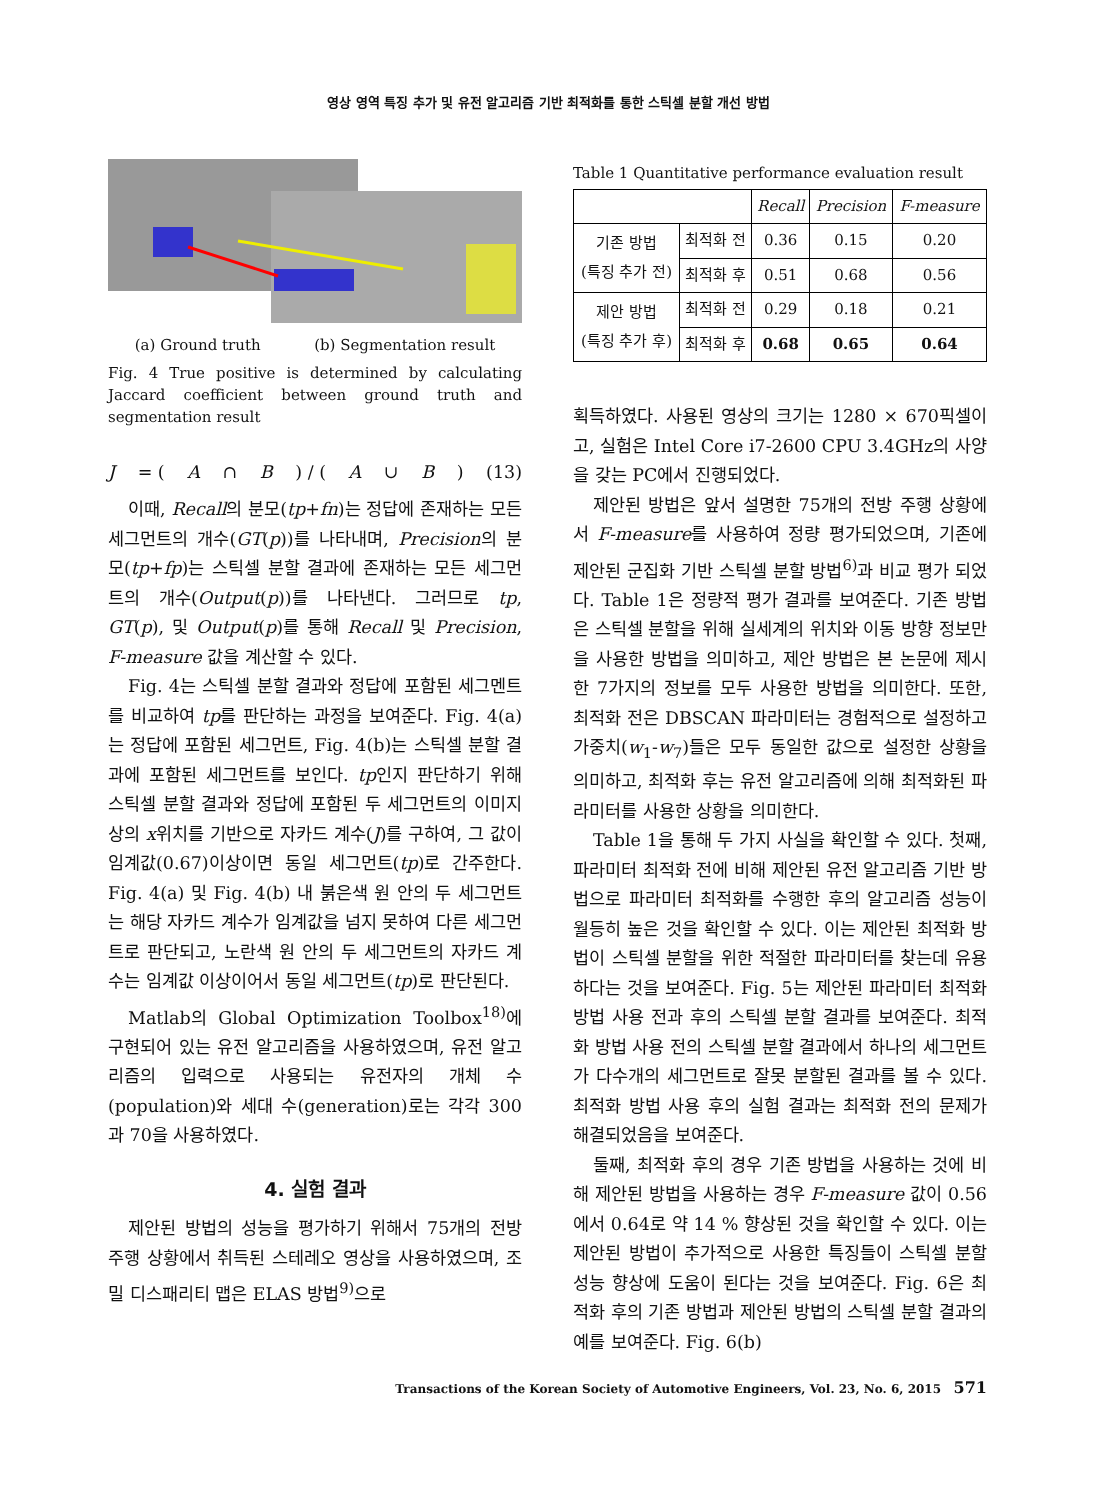영상 영역 특징 추가 및 유전 알고리즘 기반 최적화를 통한 스틱셀 분할 개선 방법
(a) Ground truth (b) Segmentation result
Fig. 4 True positive is determined by calculating Jaccard coefficient between ground truth and segmentation result
J = (A ∩ B) / (A ∪ B) (13)
이때, Recall의 분모(tp+fn)는 정답에 존재하는 모든 세그먼트의 개수(GT(p))를 나타내며, Precision의 분모(tp+fp)는 스틱셀 분할 결과에 존재하는 모든 세그먼트의 개수(Output(p))를 나타낸다. 그러므로 tp, GT(p), 및 Output(p)를 통해 Recall 및 Precision, F-measure 값을 계산할 수 있다.
Fig. 4는 스틱셀 분할 결과와 정답에 포함된 세그멘트를 비교하여 tp를 판단하는 과정을 보여준다. Fig. 4(a)는 정답에 포함된 세그먼트, Fig. 4(b)는 스틱셀 분할 결과에 포함된 세그먼트를 보인다. tp인지 판단하기 위해 스틱셀 분할 결과와 정답에 포함된 두 세그먼트의 이미지 상의 x위치를 기반으로 자카드 계수(J)를 구하여, 그 값이 임계값(0.67)이상이면 동일 세그먼트(tp)로 간주한다. Fig. 4(a) 및 Fig. 4(b) 내 붉은색 원 안의 두 세그먼트는 해당 자카드 계수가 임계값을 넘지 못하여 다른 세그먼트로 판단되고, 노란색 원 안의 두 세그먼트의 자카드 계수는 임계값 이상이어서 동일 세그먼트(tp)로 판단된다.
Matlab의 Global Optimization Toolbox<sup>18)</sup>에 구현되어 있는 유전 알고리즘을 사용하였으며, 유전 알고리즘의 입력으로 사용되는 유전자의 개체 수(population)와 세대 수(generation)로는 각각 300과 70을 사용하였다.
4. 실험 결과
제안된 방법의 성능을 평가하기 위해서 75개의 전방 주행 상황에서 취득된 스테레오 영상을 사용하였으며, 조밀 디스패리티 맵은 ELAS 방법<sup>9)</sup>으로
Table 1 Quantitative performance evaluation result
| | | Recall | Precision | F-measure |
| --- | --- | --- | --- | --- |
| 기존 방법 (특징 추가 전) | 최적화 전 | 0.36 | 0.15 | 0.20 |
| | 최적화 후 | 0.51 | 0.68 | 0.56 |
| 제안 방법 (특징 추가 후) | 최적화 전 | 0.29 | 0.18 | 0.21 |
| | 최적화 후 | 0.68 | 0.65 | 0.64 |
획득하였다. 사용된 영상의 크기는 1280 × 670픽셀이고, 실험은 Intel Core i7-2600 CPU 3.4GHz의 사양을 갖는 PC에서 진행되었다.
제안된 방법은 앞서 설명한 75개의 전방 주행 상황에서 F-measure를 사용하여 정량 평가되었으며, 기존에 제안된 군집화 기반 스틱셀 분할 방법<sup>6)</sup>과 비교 평가 되었다. Table 1은 정량적 평가 결과를 보여준다. 기존 방법은 스틱셀 분할을 위해 실세계의 위치와 이동 방향 정보만을 사용한 방법을 의미하고, 제안 방법은 본 논문에 제시한 7가지의 정보를 모두 사용한 방법을 의미한다. 또한, 최적화 전은 DBSCAN 파라미터는 경험적으로 설정하고 가중치(w<sub>1</sub>-w<sub>7</sub>)들은 모두 동일한 값으로 설정한 상황을 의미하고, 최적화 후는 유전 알고리즘에 의해 최적화된 파라미터를 사용한 상황을 의미한다.
Table 1을 통해 두 가지 사실을 확인할 수 있다. 첫째, 파라미터 최적화 전에 비해 제안된 유전 알고리즘 기반 방법으로 파라미터 최적화를 수행한 후의 알고리즘 성능이 월등히 높은 것을 확인할 수 있다. 이는 제안된 최적화 방법이 스틱셀 분할을 위한 적절한 파라미터를 찾는데 유용하다는 것을 보여준다. Fig. 5는 제안된 파라미터 최적화 방법 사용 전과 후의 스틱셀 분할 결과를 보여준다. 최적화 방법 사용 전의 스틱셀 분할 결과에서 하나의 세그먼트가 다수개의 세그먼트로 잘못 분할된 결과를 볼 수 있다. 최적화 방법 사용 후의 실험 결과는 최적화 전의 문제가 해결되었음을 보여준다.
둘째, 최적화 후의 경우 기존 방법을 사용하는 것에 비해 제안된 방법을 사용하는 경우 F-measure 값이 0.56에서 0.64로 약 14 % 향상된 것을 확인할 수 있다. 이는 제안된 방법이 추가적으로 사용한 특징들이 스틱셀 분할 성능 향상에 도움이 된다는 것을 보여준다. Fig. 6은 최적화 후의 기존 방법과 제안된 방법의 스틱셀 분할 결과의 예를 보여준다. Fig. 6(b)
Transactions of the Korean Society of Automotive Engineers, Vol. 23, No. 6, 2015 571